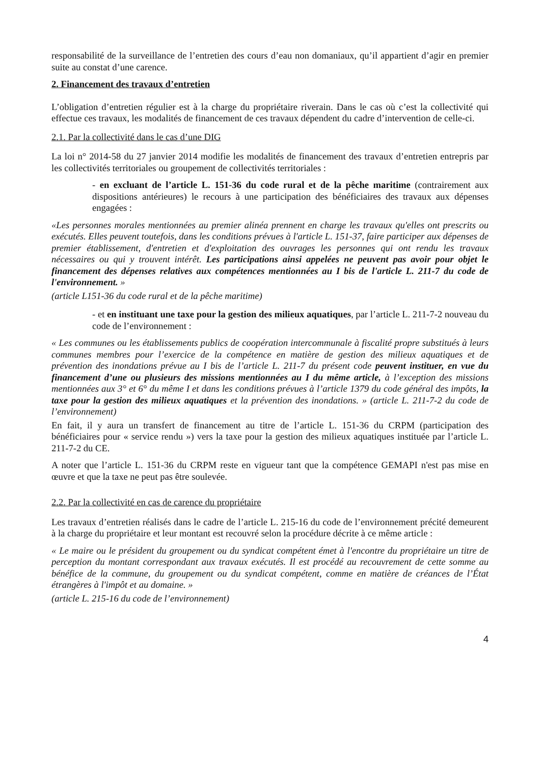responsabilité de la surveillance de l’entretien des cours d’eau non domaniaux, qu’il appartient d’agir en premier suite au constat d’une carence.
2. Financement des travaux d’entretien
L’obligation d’entretien régulier est à la charge du propriétaire riverain. Dans le cas où c’est la collectivité qui effectue ces travaux, les modalités de financement de ces travaux dépendent du cadre d’intervention de celle-ci.
2.1. Par la collectivité dans le cas d’une DIG
La loi n° 2014-58 du 27 janvier 2014 modifie les modalités de financement des travaux d’entretien entrepris par les collectivités territoriales ou groupement de collectivités territoriales :
- en excluant de l’article L. 151-36 du code rural et de la pêche maritime (contrairement aux dispositions antérieures) le recours à une participation des bénéficiaires des travaux aux dépenses engagées :
«Les personnes morales mentionnées au premier alinéa prennent en charge les travaux qu'elles ont prescrits ou exécutés. Elles peuvent toutefois, dans les conditions prévues à l'article L. 151-37, faire participer aux dépenses de premier établissement, d'entretien et d'exploitation des ouvrages les personnes qui ont rendu les travaux nécessaires ou qui y trouvent intérêt. Les participations ainsi appelées ne peuvent pas avoir pour objet le financement des dépenses relatives aux compétences mentionnées au I bis de l'article L. 211-7 du code de l'environnement. »
(article L151-36 du code rural et de la pêche maritime)
- et en instituant une taxe pour la gestion des milieux aquatiques, par l’article L. 211-7-2 nouveau du code de l’environnement :
« Les communes ou les établissements publics de coopération intercommunale à fiscalité propre substitués à leurs communes membres pour l’exercice de la compétence en matière de gestion des milieux aquatiques et de prévention des inondations prévue au I bis de l’article L. 211-7 du présent code peuvent instituer, en vue du financement d’une ou plusieurs des missions mentionnées au I du même article, à l’exception des missions mentionnées aux 3° et 6° du même I et dans les conditions prévues à l’article 1379 du code général des impôts, la taxe pour la gestion des milieux aquatiques et la prévention des inondations. » (article L. 211-7-2 du code de l’environnement)
En fait, il y aura un transfert de financement au titre de l’article L. 151-36 du CRPM (participation des bénéficiaires pour « service rendu ») vers la taxe pour la gestion des milieux aquatiques instituée par l’article L. 211-7-2 du CE.
A noter que l’article L. 151-36 du CRPM reste en vigueur tant que la compétence GEMAPI n'est pas mise en œuvre et que la taxe ne peut pas être soulevée.
2.2. Par la collectivité en cas de carence du propriétaire
Les travaux d’entretien réalisés dans le cadre de l’article L. 215-16 du code de l’environnement précité demeurent à la charge du propriétaire et leur montant est recouvré selon la procédure décrite à ce même article :
« Le maire ou le président du groupement ou du syndicat compétent émet à l'encontre du propriétaire un titre de perception du montant correspondant aux travaux exécutés. Il est procédé au recouvrement de cette somme au bénéfice de la commune, du groupement ou du syndicat compétent, comme en matière de créances de l’État étrangères à l'impôt et au domaine. »
(article L. 215-16 du code de l’environnement)
4